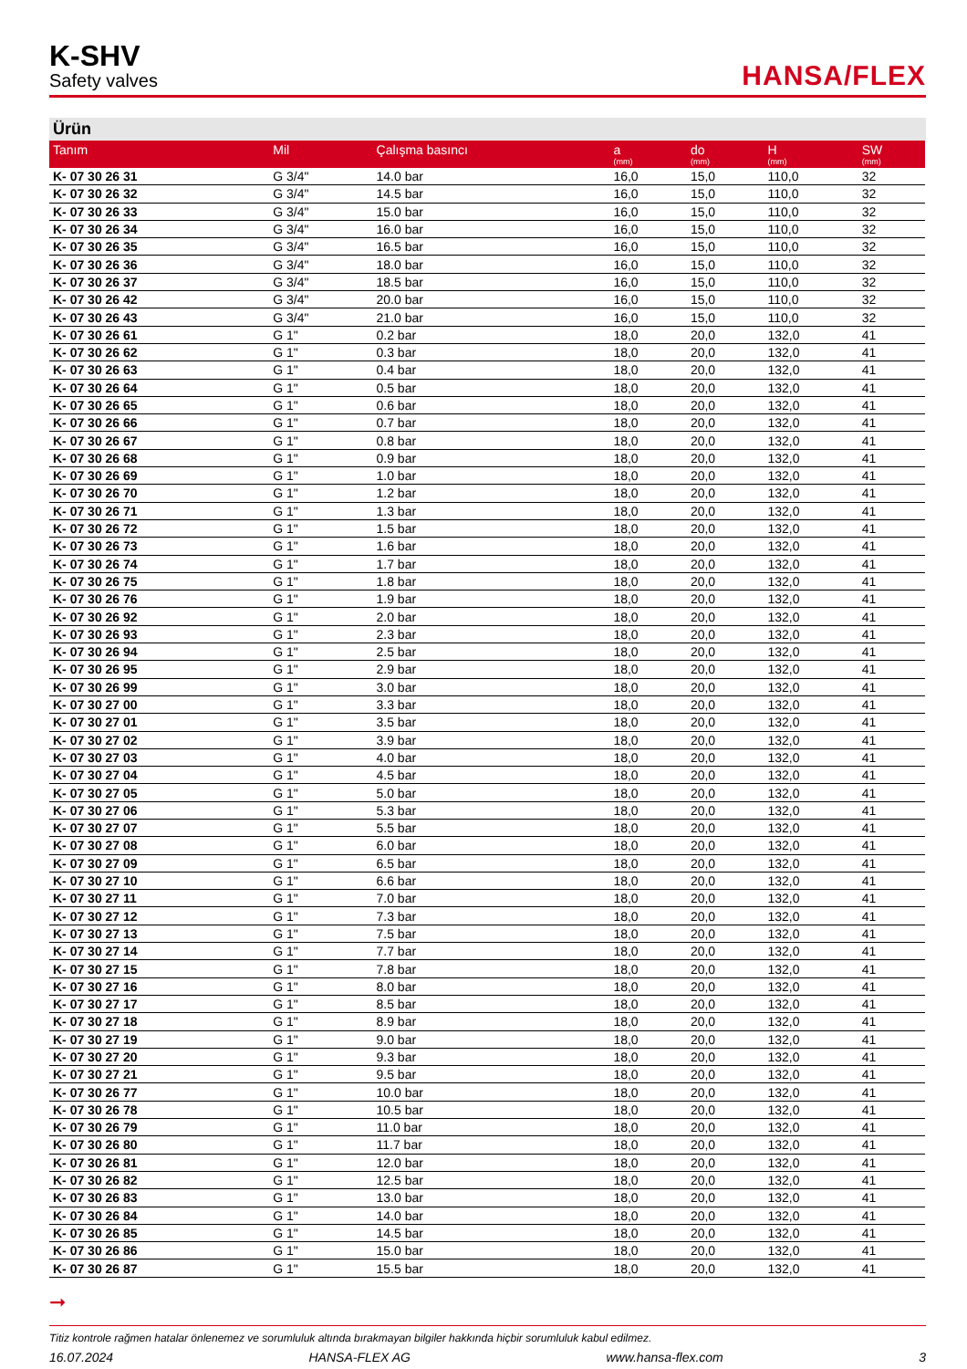K-SHV
Safety valves
HANSA/FLEX
Ürün
| Tanım | Mil | Çalışma basıncı | a (mm) | do (mm) | H (mm) | SW (mm) |
| --- | --- | --- | --- | --- | --- | --- |
| K- 07 30 26 31 | G 3/4" | 14.0 bar | 16,0 | 15,0 | 110,0 | 32 |
| K- 07 30 26 32 | G 3/4" | 14.5 bar | 16,0 | 15,0 | 110,0 | 32 |
| K- 07 30 26 33 | G 3/4" | 15.0 bar | 16,0 | 15,0 | 110,0 | 32 |
| K- 07 30 26 34 | G 3/4" | 16.0 bar | 16,0 | 15,0 | 110,0 | 32 |
| K- 07 30 26 35 | G 3/4" | 16.5 bar | 16,0 | 15,0 | 110,0 | 32 |
| K- 07 30 26 36 | G 3/4" | 18.0 bar | 16,0 | 15,0 | 110,0 | 32 |
| K- 07 30 26 37 | G 3/4" | 18.5 bar | 16,0 | 15,0 | 110,0 | 32 |
| K- 07 30 26 42 | G 3/4" | 20.0 bar | 16,0 | 15,0 | 110,0 | 32 |
| K- 07 30 26 43 | G 3/4" | 21.0 bar | 16,0 | 15,0 | 110,0 | 32 |
| K- 07 30 26 61 | G 1" | 0.2 bar | 18,0 | 20,0 | 132,0 | 41 |
| K- 07 30 26 62 | G 1" | 0.3 bar | 18,0 | 20,0 | 132,0 | 41 |
| K- 07 30 26 63 | G 1" | 0.4 bar | 18,0 | 20,0 | 132,0 | 41 |
| K- 07 30 26 64 | G 1" | 0.5 bar | 18,0 | 20,0 | 132,0 | 41 |
| K- 07 30 26 65 | G 1" | 0.6 bar | 18,0 | 20,0 | 132,0 | 41 |
| K- 07 30 26 66 | G 1" | 0.7 bar | 18,0 | 20,0 | 132,0 | 41 |
| K- 07 30 26 67 | G 1" | 0.8 bar | 18,0 | 20,0 | 132,0 | 41 |
| K- 07 30 26 68 | G 1" | 0.9 bar | 18,0 | 20,0 | 132,0 | 41 |
| K- 07 30 26 69 | G 1" | 1.0 bar | 18,0 | 20,0 | 132,0 | 41 |
| K- 07 30 26 70 | G 1" | 1.2 bar | 18,0 | 20,0 | 132,0 | 41 |
| K- 07 30 26 71 | G 1" | 1.3 bar | 18,0 | 20,0 | 132,0 | 41 |
| K- 07 30 26 72 | G 1" | 1.5 bar | 18,0 | 20,0 | 132,0 | 41 |
| K- 07 30 26 73 | G 1" | 1.6 bar | 18,0 | 20,0 | 132,0 | 41 |
| K- 07 30 26 74 | G 1" | 1.7 bar | 18,0 | 20,0 | 132,0 | 41 |
| K- 07 30 26 75 | G 1" | 1.8 bar | 18,0 | 20,0 | 132,0 | 41 |
| K- 07 30 26 76 | G 1" | 1.9 bar | 18,0 | 20,0 | 132,0 | 41 |
| K- 07 30 26 92 | G 1" | 2.0 bar | 18,0 | 20,0 | 132,0 | 41 |
| K- 07 30 26 93 | G 1" | 2.3 bar | 18,0 | 20,0 | 132,0 | 41 |
| K- 07 30 26 94 | G 1" | 2.5 bar | 18,0 | 20,0 | 132,0 | 41 |
| K- 07 30 26 95 | G 1" | 2.9 bar | 18,0 | 20,0 | 132,0 | 41 |
| K- 07 30 26 99 | G 1" | 3.0 bar | 18,0 | 20,0 | 132,0 | 41 |
| K- 07 30 27 00 | G 1" | 3.3 bar | 18,0 | 20,0 | 132,0 | 41 |
| K- 07 30 27 01 | G 1" | 3.5 bar | 18,0 | 20,0 | 132,0 | 41 |
| K- 07 30 27 02 | G 1" | 3.9 bar | 18,0 | 20,0 | 132,0 | 41 |
| K- 07 30 27 03 | G 1" | 4.0 bar | 18,0 | 20,0 | 132,0 | 41 |
| K- 07 30 27 04 | G 1" | 4.5 bar | 18,0 | 20,0 | 132,0 | 41 |
| K- 07 30 27 05 | G 1" | 5.0 bar | 18,0 | 20,0 | 132,0 | 41 |
| K- 07 30 27 06 | G 1" | 5.3 bar | 18,0 | 20,0 | 132,0 | 41 |
| K- 07 30 27 07 | G 1" | 5.5 bar | 18,0 | 20,0 | 132,0 | 41 |
| K- 07 30 27 08 | G 1" | 6.0 bar | 18,0 | 20,0 | 132,0 | 41 |
| K- 07 30 27 09 | G 1" | 6.5 bar | 18,0 | 20,0 | 132,0 | 41 |
| K- 07 30 27 10 | G 1" | 6.6 bar | 18,0 | 20,0 | 132,0 | 41 |
| K- 07 30 27 11 | G 1" | 7.0 bar | 18,0 | 20,0 | 132,0 | 41 |
| K- 07 30 27 12 | G 1" | 7.3 bar | 18,0 | 20,0 | 132,0 | 41 |
| K- 07 30 27 13 | G 1" | 7.5 bar | 18,0 | 20,0 | 132,0 | 41 |
| K- 07 30 27 14 | G 1" | 7.7 bar | 18,0 | 20,0 | 132,0 | 41 |
| K- 07 30 27 15 | G 1" | 7.8 bar | 18,0 | 20,0 | 132,0 | 41 |
| K- 07 30 27 16 | G 1" | 8.0 bar | 18,0 | 20,0 | 132,0 | 41 |
| K- 07 30 27 17 | G 1" | 8.5 bar | 18,0 | 20,0 | 132,0 | 41 |
| K- 07 30 27 18 | G 1" | 8.9 bar | 18,0 | 20,0 | 132,0 | 41 |
| K- 07 30 27 19 | G 1" | 9.0 bar | 18,0 | 20,0 | 132,0 | 41 |
| K- 07 30 27 20 | G 1" | 9.3 bar | 18,0 | 20,0 | 132,0 | 41 |
| K- 07 30 27 21 | G 1" | 9.5 bar | 18,0 | 20,0 | 132,0 | 41 |
| K- 07 30 26 77 | G 1" | 10.0 bar | 18,0 | 20,0 | 132,0 | 41 |
| K- 07 30 26 78 | G 1" | 10.5 bar | 18,0 | 20,0 | 132,0 | 41 |
| K- 07 30 26 79 | G 1" | 11.0 bar | 18,0 | 20,0 | 132,0 | 41 |
| K- 07 30 26 80 | G 1" | 11.7 bar | 18,0 | 20,0 | 132,0 | 41 |
| K- 07 30 26 81 | G 1" | 12.0 bar | 18,0 | 20,0 | 132,0 | 41 |
| K- 07 30 26 82 | G 1" | 12.5 bar | 18,0 | 20,0 | 132,0 | 41 |
| K- 07 30 26 83 | G 1" | 13.0 bar | 18,0 | 20,0 | 132,0 | 41 |
| K- 07 30 26 84 | G 1" | 14.0 bar | 18,0 | 20,0 | 132,0 | 41 |
| K- 07 30 26 85 | G 1" | 14.5 bar | 18,0 | 20,0 | 132,0 | 41 |
| K- 07 30 26 86 | G 1" | 15.0 bar | 18,0 | 20,0 | 132,0 | 41 |
| K- 07 30 26 87 | G 1" | 15.5 bar | 18,0 | 20,0 | 132,0 | 41 |
➞
Titiz kontrole rağmen hatalar önlenemez ve sorumluluk altında bırakmayan bilgiler hakkında hiçbir sorumluluk kabul edilmez.
16.07.2024 HANSA-FLEX AG www.hansa-flex.com 3